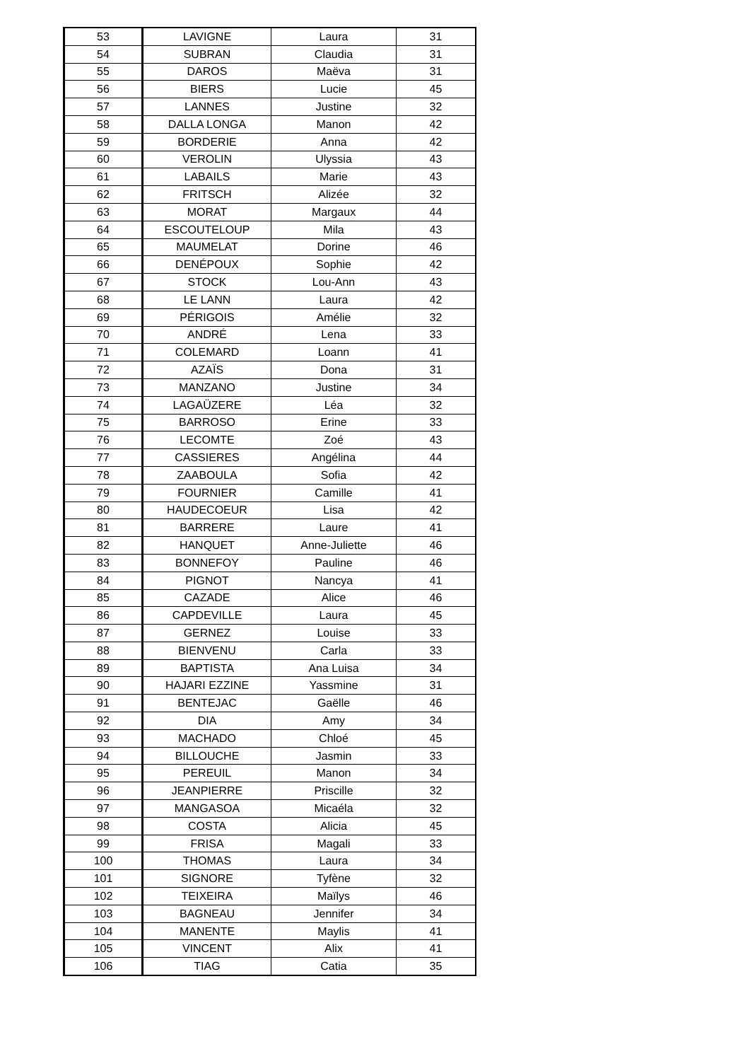| 53 | LAVIGNE | Laura | 31 |
| 54 | SUBRAN | Claudia | 31 |
| 55 | DAROS | Maëva | 31 |
| 56 | BIERS | Lucie | 45 |
| 57 | LANNES | Justine | 32 |
| 58 | DALLA LONGA | Manon | 42 |
| 59 | BORDERIE | Anna | 42 |
| 60 | VEROLIN | Ulyssia | 43 |
| 61 | LABAILS | Marie | 43 |
| 62 | FRITSCH | Alizée | 32 |
| 63 | MORAT | Margaux | 44 |
| 64 | ESCOUTELOUP | Mila | 43 |
| 65 | MAUMELAT | Dorine | 46 |
| 66 | DENÉPOUX | Sophie | 42 |
| 67 | STOCK | Lou-Ann | 43 |
| 68 | LE LANN | Laura | 42 |
| 69 | PÉRIGOIS | Amélie | 32 |
| 70 | ANDRÉ | Lena | 33 |
| 71 | COLEMARD | Loann | 41 |
| 72 | AZAÏS | Dona | 31 |
| 73 | MANZANO | Justine | 34 |
| 74 | LAGAÜZERE | Léa | 32 |
| 75 | BARROSO | Erine | 33 |
| 76 | LECOMTE | Zoé | 43 |
| 77 | CASSIERES | Angélina | 44 |
| 78 | ZAABOULA | Sofia | 42 |
| 79 | FOURNIER | Camille | 41 |
| 80 | HAUDECOEUR | Lisa | 42 |
| 81 | BARRERE | Laure | 41 |
| 82 | HANQUET | Anne-Juliette | 46 |
| 83 | BONNEFOY | Pauline | 46 |
| 84 | PIGNOT | Nancya | 41 |
| 85 | CAZADE | Alice | 46 |
| 86 | CAPDEVILLE | Laura | 45 |
| 87 | GERNEZ | Louise | 33 |
| 88 | BIENVENU | Carla | 33 |
| 89 | BAPTISTA | Ana Luisa | 34 |
| 90 | HAJARI EZZINE | Yassmine | 31 |
| 91 | BENTEJAC | Gaëlle | 46 |
| 92 | DIA | Amy | 34 |
| 93 | MACHADO | Chloé | 45 |
| 94 | BILLOUCHE | Jasmin | 33 |
| 95 | PEREUIL | Manon | 34 |
| 96 | JEANPIERRE | Priscille | 32 |
| 97 | MANGASOA | Micaéla | 32 |
| 98 | COSTA | Alicia | 45 |
| 99 | FRISA | Magali | 33 |
| 100 | THOMAS | Laura | 34 |
| 101 | SIGNORE | Tyfène | 32 |
| 102 | TEIXEIRA | Maïlys | 46 |
| 103 | BAGNEAU | Jennifer | 34 |
| 104 | MANENTE | Maylis | 41 |
| 105 | VINCENT | Alix | 41 |
| 106 | TIAG | Catia | 35 |